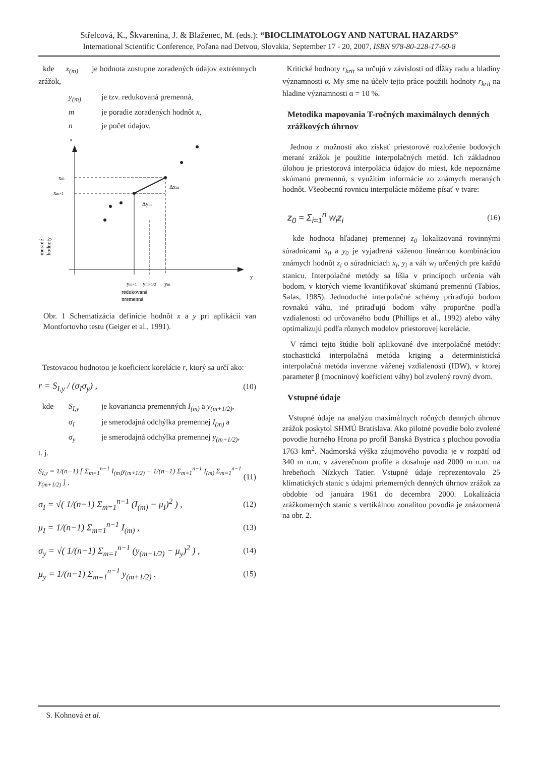Střelcová, K., Škvarenina, J. & Blaženec, M. (eds.): “BIOCLIMATOLOGY AND NATURAL HAZARDS”
International Scientific Conference, Poľana nad Detvou, Slovakia, September 17 - 20, 2007, ISBN 978-80-228-17-60-8
kde x<sub>(m)</sub> je hodnota zostupne zoradených údajov extrémnych zrážok,
y<sub>(m)</sub> je tzv. redukovaná premenná,
m je poradie zoradených hodnôt x,
n je počet údajov.
x
y
xm
xm+1
Δxm
Δym
ym+1
ym+1/2
ym
redukovaná
premenná
merané
hodnoty
Obr. 1 Schematizácia definície hodnôt x a y pri aplikácii van Montfortovho testu (Geiger et al., 1991).
Testovacou hodnotou je koeficient korelácie r, ktorý sa určí ako:
r = S<sub>I,y</sub> / (σ<sub>I</sub>σ<sub>y</sub>) , (10)
kde S<sub>I,y</sub> je kovariancia premenných I<sub>(m)</sub> a y<sub>(m+1/2)</sub>,
σ<sub>I</sub> je smerodajná odchýlka premennej I<sub>(m)</sub> a
σ<sub>y</sub> je smerodajná odchýlka premennej y<sub>(m+1/2)</sub>,
t. j.
S<sub>I,y</sub> = 1/(n−1) [ Σ<sub>m=1</sub><sup>n−1</sup> I<sub>(m)</sub>y<sub>(m+1/2)</sub> − 1/(n−1) Σ<sub>m=1</sub><sup>n−1</sup> I<sub>(m)</sub> Σ<sub>m=1</sub><sup>n−1</sup> y<sub>(m+1/2)</sub> ] , (11)
σ<sub>I</sub> = √( 1/(n−1) Σ<sub>m=1</sub><sup>n−1</sup> (I<sub>(m)</sub> − μ<sub>I</sub>)<sup>2</sup> ) , (12)
μ<sub>I</sub> = 1/(n−1) Σ<sub>m=1</sub><sup>n−1</sup> I<sub>(m)</sub> , (13)
σ<sub>y</sub> = √( 1/(n−1) Σ<sub>m=1</sub><sup>n−1</sup> (y<sub>(m+1/2)</sub> − μ<sub>y</sub>)<sup>2</sup> ) , (14)
μ<sub>y</sub> = 1/(n−1) Σ<sub>m=1</sub><sup>n−1</sup> y<sub>(m+1/2)</sub> . (15)
Kritické hodnoty r<sub>krit</sub> sa určujú v závislosti od dĺžky radu a hladiny významnosti α. My sme na účely tejto práce použili hodnoty r<sub>krit</sub> na hladine významnosti α = 10 %.
Metodika mapovania T-ročných maximálnych denných zrážkových úhrnov
Jednou z možností ako získať priestorové rozloženie bodových meraní zrážok je použitie interpolačných metód. Ich základnou úlohou je priestorová interpolácia údajov do miest, kde nepoznáme skúmanú premennú, s využitím informácie zo známych meraných hodnôt. Všeobecnú rovnicu interpolácie môžeme písať v tvare:
z<sub>0</sub> = Σ<sub>i=1</sub><sup>n</sup> w<sub>i</sub>z<sub>i</sub> (16)
kde hodnota hľadanej premennej z<sub>0</sub> lokalizovaná rovinnými súradnicami x<sub>0</sub> a y<sub>0</sub> je vyjadrená váženou lineárnou kombináciou známych hodnôt z<sub>i</sub> o súradniciach x<sub>i</sub>, y<sub>i</sub> a váh w<sub>i</sub> určených pre každú stanicu. Interpolačné metódy sa líšia v princípoch určenia váh bodom, v ktorých vieme kvantifikovať skúmanú premennú (Tabios, Salas, 1985). Jednoduché interpolačné schémy priraďujú bodom rovnakú váhu, iné priraďujú bodom váhy proporčne podľa vzdialenosti od určovaného bodu (Phillips et al., 1992) alebo váhy optimalizujú podľa rôznych modelov priestorovej korelácie.
V rámci tejto štúdie boli aplikované dve interpolačné metódy: stochastická interpolačná metóda kriging a deterministická interpolačná metóda inverzne váženej vzdialenosti (IDW), v ktorej parameter β (mocninový koeficient váhy) bol zvolený rovný dvom.
Vstupné údaje
Vstupné údaje na analýzu maximálnych ročných denných úhrnov zrážok poskytol SHMÚ Bratislava. Ako pilotné povodie bolo zvolené povodie horného Hrona po profil Banská Bystrica s plochou povodia 1763 km<sup>2</sup>. Nadmorská výška záujmového povodia je v rozpätí od 340 m n.m. v záverečnom profile a dosahuje nad 2000 m n.m. na hrebeňoch Nízkych Tatier. Vstupné údaje reprezentovalo 25 klimatických staníc s údajmi priemerných denných úhrnov zrážok za obdobie od januára 1961 do decembra 2000. Lokalizácia zrážkomerných staníc s vertikálnou zonalitou povodia je znázornená na obr. 2.
S. Kohnová et al.